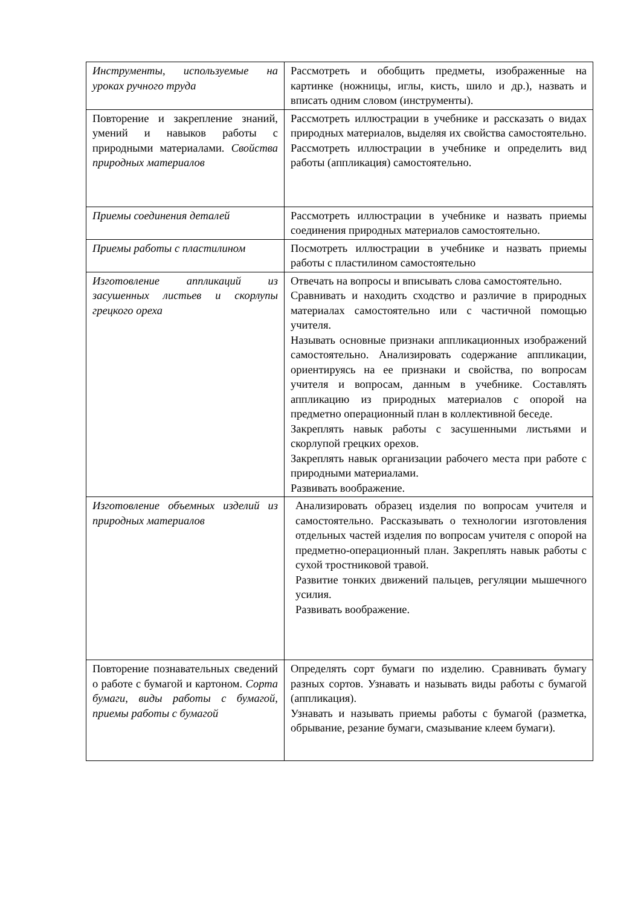| Инструменты, используемые на уроках ручного труда | Рассмотреть и обобщить предметы, изображенные на картинке (ножницы, иглы, кисть, шило и др.), назвать и вписать одним словом (инструменты). |
| Повторение и закрепление знаний, умений и навыков работы с природными материалами. Свойства природных материалов | Рассмотреть иллюстрации в учебнике и рассказать о видах природных материалов, выделяя их свойства самостоятельно. Рассмотреть иллюстрации в учебнике и определить вид работы (аппликация) самостоятельно. |
| Приемы соединения деталей | Рассмотреть иллюстрации в учебнике и назвать приемы соединения природных материалов самостоятельно. |
| Приемы работы с пластилином | Посмотреть иллюстрации в учебнике и назвать приемы работы с пластилином самостоятельно |
| Изготовление аппликаций из засушенных листьев и скорлупы грецкого ореха | Отвечать на вопросы и вписывать слова самостоятельно. Сравнивать и находить сходство и различие в природных материалах самостоятельно или с частичной помощью учителя. Называть основные признаки аппликационных изображений самостоятельно. Анализировать содержание аппликации, ориентируясь на ее признаки и свойства, по вопросам учителя и вопросам, данным в учебнике. Составлять аппликацию из природных материалов с опорой на предметно операционный план в коллективной беседе. Закреплять навык работы с засушенными листьями и скорлупой грецких орехов. Закреплять навык организации рабочего места при работе с природными материалами. Развивать воображение. |
| Изготовление объемных изделий из природных материалов | Анализировать образец изделия по вопросам учителя и самостоятельно. Рассказывать о технологии изготовления отдельных частей изделия по вопросам учителя с опорой на предметно-операционный план. Закреплять навык работы с сухой тростниковой травой. Развитие тонких движений пальцев, регуляции мышечного усилия. Развивать воображение. |
| Повторение познавательных сведений о работе с бумагой и картоном. Сорта бумаги, виды работы с бумагой, приемы работы с бумагой | Определять сорт бумаги по изделию. Сравнивать бумагу разных сортов. Узнавать и называть виды работы с бумагой (аппликация). Узнавать и называть приемы работы с бумагой (разметка, обрывание, резание бумаги, смазывание клеем бумаги). |